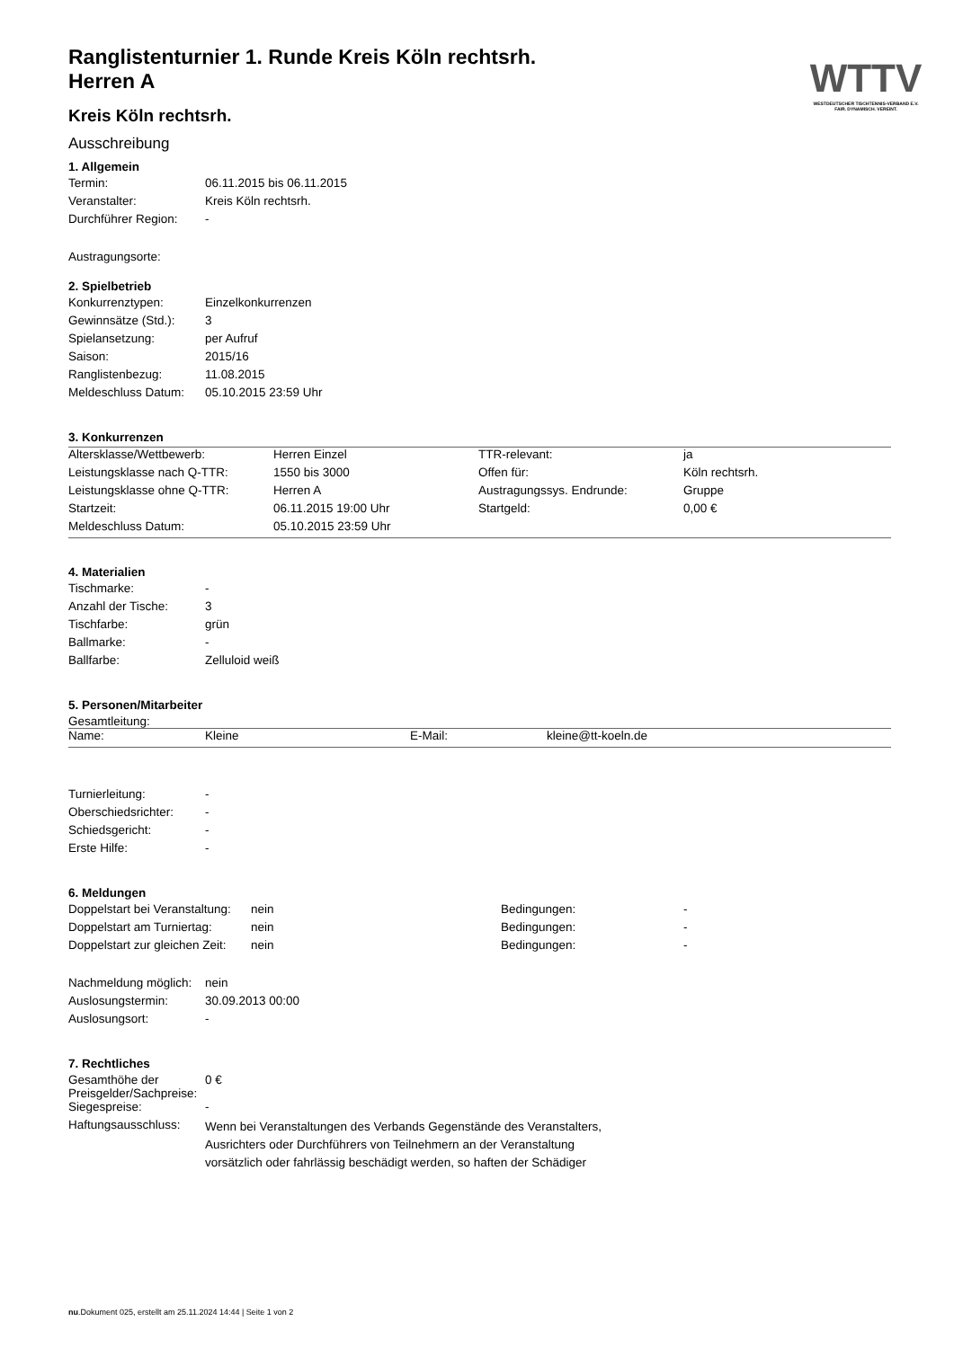WTTV
WESTDEUTSCHER TISCHTENNIS-VERBAND E.V.
FAIR. DYNAMISCH. VEREINT.
Ranglistenturnier 1. Runde Kreis Köln rechtsrh.
Herren A
Kreis Köln rechtsrh.
Ausschreibung
1. Allgemein
| Termin: | 06.11.2015 bis 06.11.2015 |
| Veranstalter: | Kreis Köln rechtsrh. |
| Durchführer Region: | - |
Austragungsorte:
2. Spielbetrieb
| Konkurrenztypen: | Einzelkonkurrenzen |
| Gewinnsätze (Std.): | 3 |
| Spielansetzung: | per Aufruf |
| Saison: | 2015/16 |
| Ranglistenbezug: | 11.08.2015 |
| Meldeschluss Datum: | 05.10.2015 23:59 Uhr |
3. Konkurrenzen
| Altersklasse/Wettbewerb: | Herren Einzel | TTR-relevant: | ja |
| Leistungsklasse nach Q-TTR: | 1550 bis 3000 | Offen für: | Köln rechtsrh. |
| Leistungsklasse ohne Q-TTR: | Herren A | Austragungssys. Endrunde: | Gruppe |
| Startzeit: | 06.11.2015 19:00 Uhr | Startgeld: | 0,00 € |
| Meldeschluss Datum: | 05.10.2015 23:59 Uhr | | |
4. Materialien
| Tischmarke: | - |
| Anzahl der Tische: | 3 |
| Tischfarbe: | grün |
| Ballmarke: | - |
| Ballfarbe: | Zelluloid weiß |
5. Personen/Mitarbeiter
Gesamtleitung:
| Name: | Kleine | E-Mail: | kleine@tt-koeln.de |
| Turnierleitung: | - |
| Oberschiedsrichter: | - |
| Schiedsgericht: | - |
| Erste Hilfe: | - |
6. Meldungen
| Doppelstart bei Veranstaltung: | nein | Bedingungen: | - |
| Doppelstart am Turniertag: | nein | Bedingungen: | - |
| Doppelstart zur gleichen Zeit: | nein | Bedingungen: | - |
| Nachmeldung möglich: | nein |
| Auslosungstermin: | 30.09.2013 00:00 |
| Auslosungsort: | - |
7. Rechtliches
| Gesamthöhe der Preisgelder/Sachpreise: | 0 € |
| Siegespreise: | - |
| Haftungsausschluss: | Wenn bei Veranstaltungen des Verbands Gegenstände des Veranstalters, Ausrichters oder Durchführers von Teilnehmern an der Veranstaltung vorsätzlich oder fahrlässig beschädigt werden, so haften der Schädiger |
nu.Dokument 025, erstellt am 25.11.2024 14:44 | Seite 1 von 2